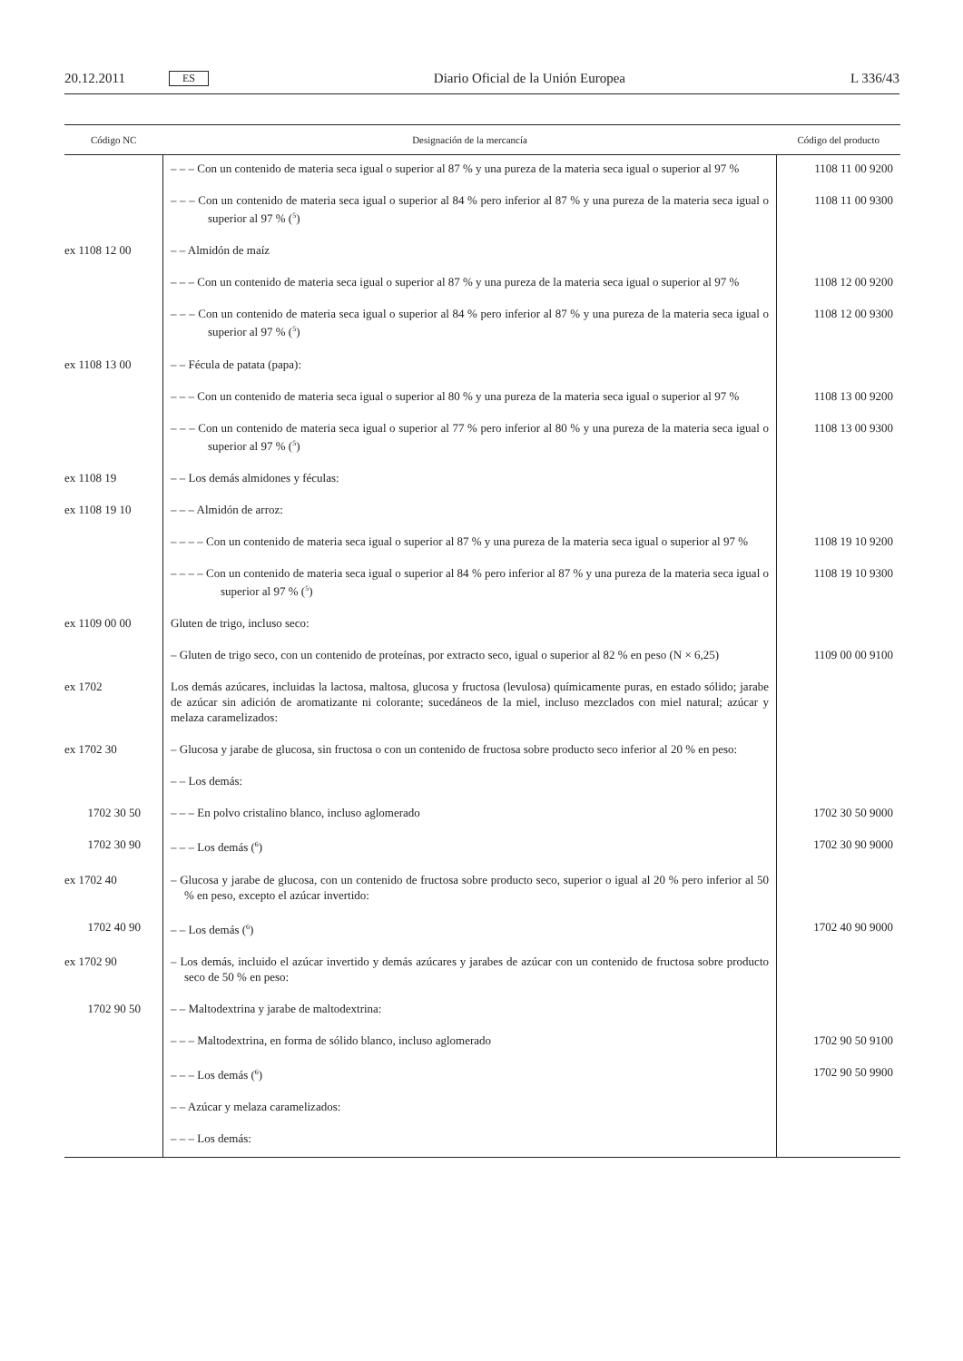20.12.2011 ES Diario Oficial de la Unión Europea L 336/43
| Código NC | Designación de la mercancía | Código del producto |
| --- | --- | --- |
| | – – – Con un contenido de materia seca igual o superior al 87 % y una pureza de la materia seca igual o superior al 97 % | 1108 11 00 9200 |
| | – – – Con un contenido de materia seca igual o superior al 84 % pero inferior al 87 % y una pureza de la materia seca igual o superior al 97 % (<sup>5</sup>) | 1108 11 00 9300 |
| ex 1108 12 00 | – – Almidón de maíz | |
| | – – – Con un contenido de materia seca igual o superior al 87 % y una pureza de la materia seca igual o superior al 97 % | 1108 12 00 9200 |
| | – – – Con un contenido de materia seca igual o superior al 84 % pero inferior al 87 % y una pureza de la materia seca igual o superior al 97 % (<sup>5</sup>) | 1108 12 00 9300 |
| ex 1108 13 00 | – – Fécula de patata (papa): | |
| | – – – Con un contenido de materia seca igual o superior al 80 % y una pureza de la materia seca igual o superior al 97 % | 1108 13 00 9200 |
| | – – – Con un contenido de materia seca igual o superior al 77 % pero inferior al 80 % y una pureza de la materia seca igual o superior al 97 % (<sup>5</sup>) | 1108 13 00 9300 |
| ex 1108 19 | – – Los demás almidones y féculas: | |
| ex 1108 19 10 | – – – Almidón de arroz: | |
| | – – – – Con un contenido de materia seca igual o superior al 87 % y una pureza de la materia seca igual o superior al 97 % | 1108 19 10 9200 |
| | – – – – Con un contenido de materia seca igual o superior al 84 % pero inferior al 87 % y una pureza de la materia seca igual o superior al 97 % (<sup>5</sup>) | 1108 19 10 9300 |
| ex 1109 00 00 | Gluten de trigo, incluso seco: | |
| | – Gluten de trigo seco, con un contenido de proteínas, por extracto seco, igual o superior al 82 % en peso (N × 6,25) | 1109 00 00 9100 |
| ex 1702 | Los demás azúcares, incluidas la lactosa, maltosa, glucosa y fructosa (levulosa) químicamente puras, en estado sólido; jarabe de azúcar sin adición de aromatizante ni colorante; sucedáneos de la miel, incluso mezclados con miel natural; azúcar y melaza caramelizados: | |
| ex 1702 30 | – Glucosa y jarabe de glucosa, sin fructosa o con un contenido de fructosa sobre producto seco inferior al 20 % en peso: | |
| | – – Los demás: | |
| 1702 30 50 | – – – En polvo cristalino blanco, incluso aglomerado | 1702 30 50 9000 |
| 1702 30 90 | – – – Los demás (<sup>6</sup>) | 1702 30 90 9000 |
| ex 1702 40 | – Glucosa y jarabe de glucosa, con un contenido de fructosa sobre producto seco, superior o igual al 20 % pero inferior al 50 % en peso, excepto el azúcar invertido: | |
| 1702 40 90 | – – Los demás (<sup>6</sup>) | 1702 40 90 9000 |
| ex 1702 90 | – Los demás, incluido el azúcar invertido y demás azúcares y jarabes de azúcar con un contenido de fructosa sobre producto seco de 50 % en peso: | |
| 1702 90 50 | – – Maltodextrina y jarabe de maltodextrina: | |
| | – – – Maltodextrina, en forma de sólido blanco, incluso aglomerado | 1702 90 50 9100 |
| | – – – Los demás (<sup>6</sup>) | 1702 90 50 9900 |
| | – – Azúcar y melaza caramelizados: | |
| | – – – Los demás: | |